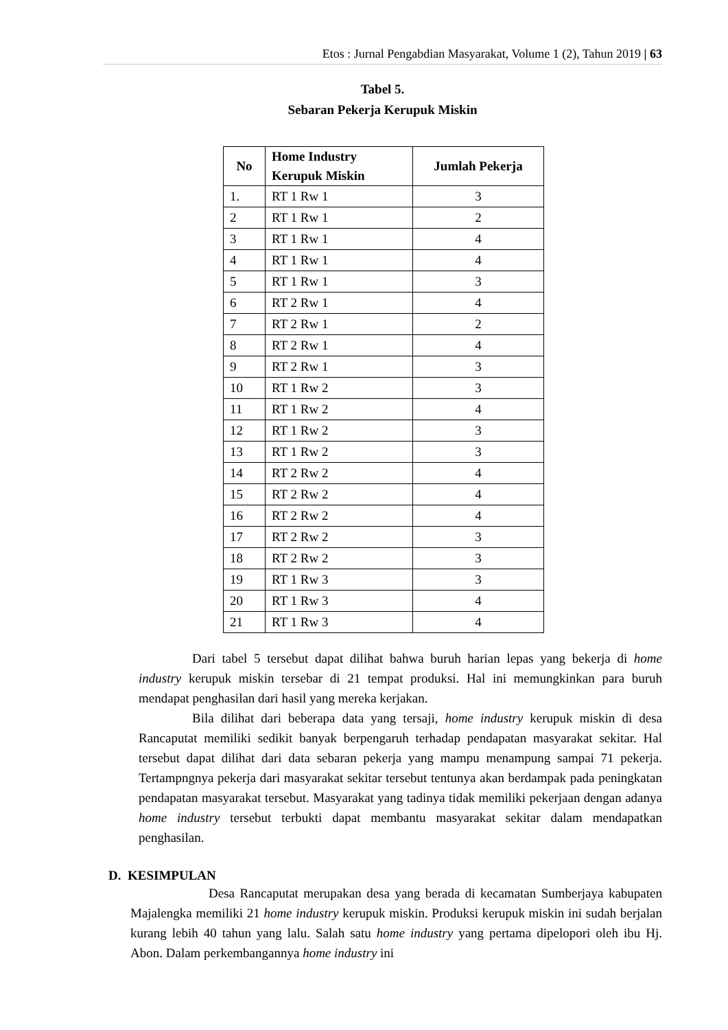Etos : Jurnal Pengabdian Masyarakat, Volume 1 (2), Tahun 2019 | 63
Tabel 5.
Sebaran Pekerja Kerupuk Miskin
| No | Home Industry Kerupuk Miskin | Jumlah Pekerja |
| --- | --- | --- |
| 1. | RT 1 Rw 1 | 3 |
| 2 | RT 1 Rw 1 | 2 |
| 3 | RT 1 Rw 1 | 4 |
| 4 | RT 1 Rw 1 | 4 |
| 5 | RT 1 Rw 1 | 3 |
| 6 | RT 2 Rw 1 | 4 |
| 7 | RT 2 Rw 1 | 2 |
| 8 | RT 2 Rw 1 | 4 |
| 9 | RT 2 Rw 1 | 3 |
| 10 | RT 1 Rw 2 | 3 |
| 11 | RT 1 Rw 2 | 4 |
| 12 | RT 1 Rw 2 | 3 |
| 13 | RT 1 Rw 2 | 3 |
| 14 | RT 2 Rw 2 | 4 |
| 15 | RT 2 Rw 2 | 4 |
| 16 | RT 2 Rw 2 | 4 |
| 17 | RT 2 Rw 2 | 3 |
| 18 | RT 2 Rw 2 | 3 |
| 19 | RT 1 Rw 3 | 3 |
| 20 | RT 1 Rw 3 | 4 |
| 21 | RT 1 Rw 3 | 4 |
Dari tabel 5 tersebut dapat dilihat bahwa buruh harian lepas yang bekerja di home industry kerupuk miskin tersebar di 21 tempat produksi. Hal ini memungkinkan para buruh mendapat penghasilan dari hasil yang mereka kerjakan.
Bila dilihat dari beberapa data yang tersaji, home industry kerupuk miskin di desa Rancaputat memiliki sedikit banyak berpengaruh terhadap pendapatan masyarakat sekitar. Hal tersebut dapat dilihat dari data sebaran pekerja yang mampu menampung sampai 71 pekerja. Tertampngnya pekerja dari masyarakat sekitar tersebut tentunya akan berdampak pada peningkatan pendapatan masyarakat tersebut. Masyarakat yang tadinya tidak memiliki pekerjaan dengan adanya home industry tersebut terbukti dapat membantu masyarakat sekitar dalam mendapatkan penghasilan.
D. KESIMPULAN
Desa Rancaputat merupakan desa yang berada di kecamatan Sumberjaya kabupaten Majalengka memiliki 21 home industry kerupuk miskin. Produksi kerupuk miskin ini sudah berjalan kurang lebih 40 tahun yang lalu. Salah satu home industry yang pertama dipelopori oleh ibu Hj. Abon. Dalam perkembangannya home industry ini